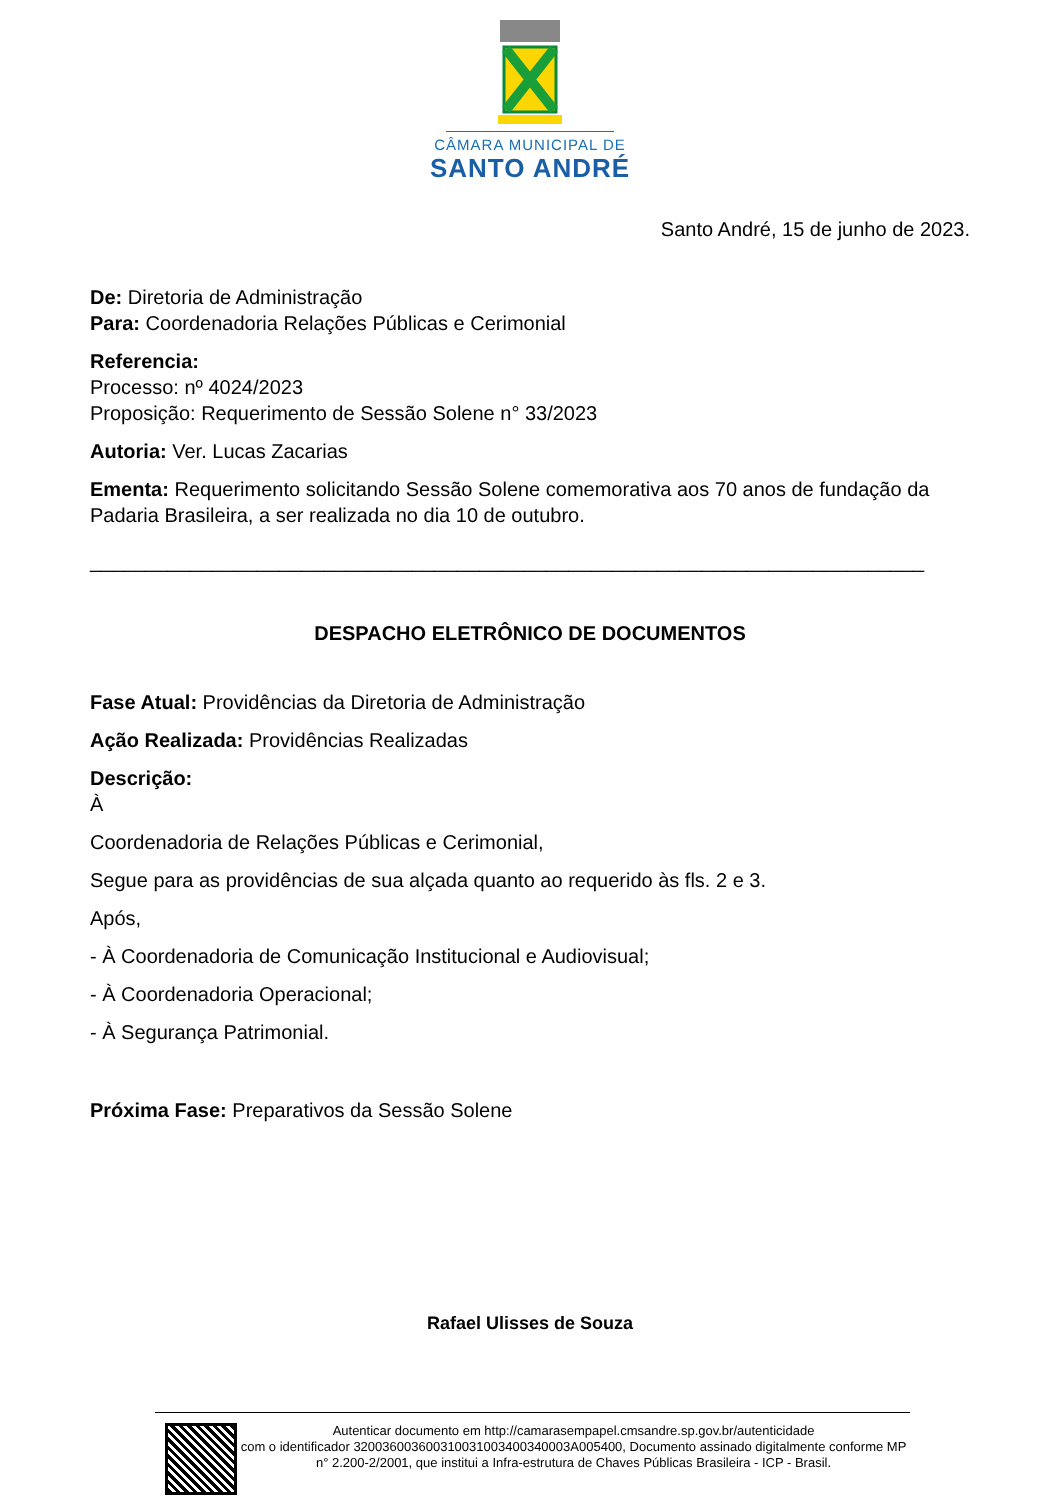CÂMARA MUNICIPAL DE
SANTO ANDRÉ
Santo André, 15 de junho de 2023.
De: Diretoria de Administração
Para: Coordenadoria Relações Públicas e Cerimonial
Referencia:
Processo: nº 4024/2023
Proposição: Requerimento de Sessão Solene n° 33/2023
Autoria: Ver. Lucas Zacarias
Ementa: Requerimento solicitando Sessão Solene comemorativa aos 70 anos de fundação da Padaria Brasileira, a ser realizada no dia 10 de outubro.
___________________________________________________________________________
DESPACHO ELETRÔNICO DE DOCUMENTOS
Fase Atual: Providências da Diretoria de Administração
Ação Realizada: Providências Realizadas
Descrição:
À
Coordenadoria de Relações Públicas e Cerimonial,
Segue para as providências de sua alçada quanto ao requerido às fls. 2 e 3.
Após,
- À Coordenadoria de Comunicação Institucional e Audiovisual;
- À Coordenadoria Operacional;
- À Segurança Patrimonial.
Próxima Fase: Preparativos da Sessão Solene
Rafael Ulisses de Souza
Autenticar documento em http://camarasempapel.cmsandre.sp.gov.br/autenticidade
com o identificador 320036003600310031003400340003A005400, Documento assinado digitalmente conforme MP n° 2.200-2/2001, que institui a Infra-estrutura de Chaves Públicas Brasileira - ICP - Brasil.